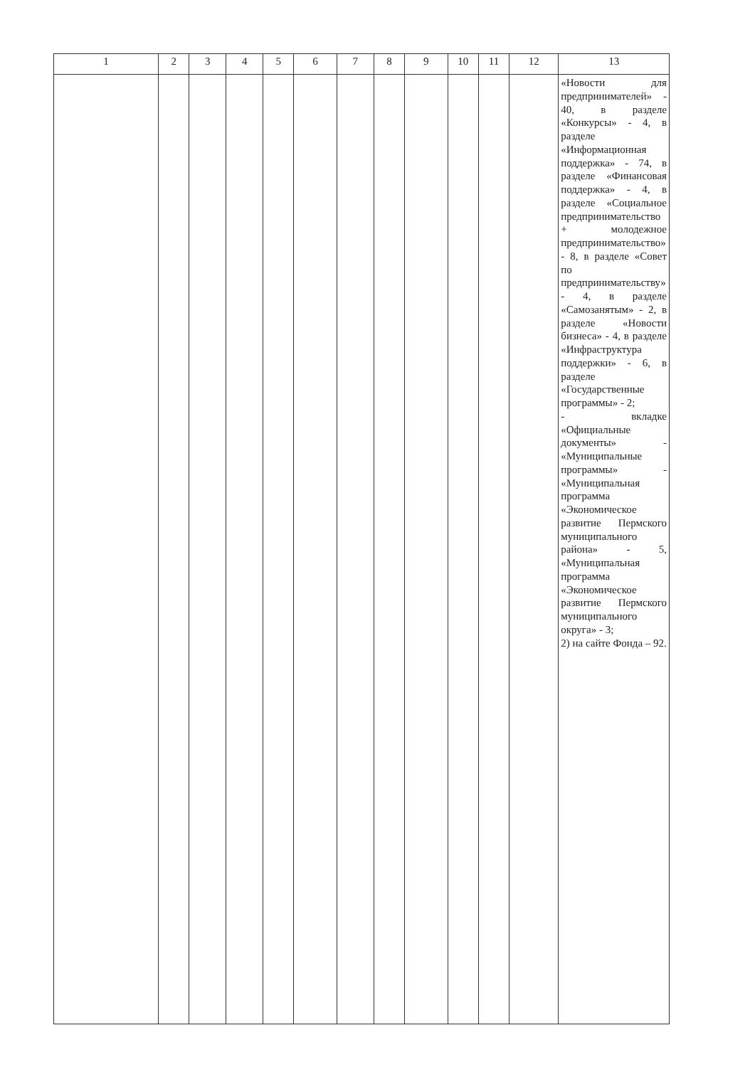| 1 | 2 | 3 | 4 | 5 | 6 | 7 | 8 | 9 | 10 | 11 | 12 | 13 |
| --- | --- | --- | --- | --- | --- | --- | --- | --- | --- | --- | --- | --- |
| | | | | | | | | | | | | «Новости для предпринимателей» - 40, в разделе «Конкурсы» - 4, в разделе «Информационная поддержка» - 74, в разделе «Финансовая поддержка» - 4, в разделе «Социальное предпринимательство + молодежное предпринимательство» - 8, в разделе «Совет по предпринимательству» - 4, в разделе «Самозанятым» - 2, в разделе «Новости бизнеса» - 4, в разделе «Инфраструктура поддержки» - 6, в разделе «Государственные программы» - 2; - вкладке «Официальные документы» - «Муниципальные программы» - «Муниципальная программа «Экономическое развитие Пермского муниципального района» - 5, «Муниципальная программа «Экономическое развитие Пермского муниципального округа» - 3; 2) на сайте Фонда – 92. |